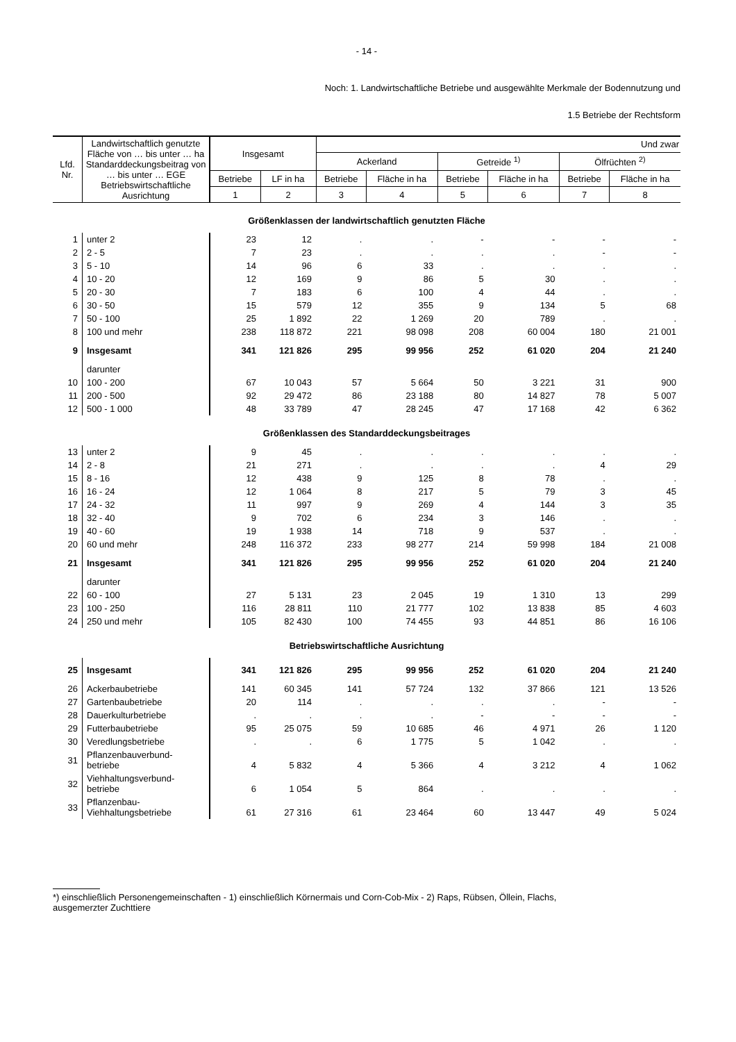- 14 -
Noch: 1. Landwirtschaftliche Betriebe und ausgewählte Merkmale der Bodennutzung und
1.5 Betriebe der Rechtsform
| Lfd. Nr. | Landwirtschaftlich genutzte Fläche von … bis unter … ha Standarddeckungsbeitrag von … bis unter … EGE Betriebswirtschaftliche Ausrichtung | Insgesamt | | Und zwar | | | | | |
| --- | --- | --- | --- | --- | --- | --- | --- | --- | --- |
| | | | | Ackerland | | Getreide <sup>1)</sup> | | Ölfrüchten <sup>2)</sup> | |
| | | Betriebe | LF in ha | Betriebe | Fläche in ha | Betriebe | Fläche in ha | Betriebe | Fläche in ha |
| | | 1 | 2 | 3 | 4 | 5 | 6 | 7 | 8 |
| Größenklassen der landwirtschaftlich genutzten Fläche | | | | | | | | | |
| 1 | unter 2 | 23 | 12 | . | . | - | - | - | - |
| 2 | 2 - 5 | 7 | 23 | . | . | . | . | - | - |
| 3 | 5 - 10 | 14 | 96 | 6 | 33 | . | . | . | . |
| 4 | 10 - 20 | 12 | 169 | 9 | 86 | 5 | 30 | . | . |
| 5 | 20 - 30 | 7 | 183 | 6 | 100 | 4 | 44 | . | . |
| 6 | 30 - 50 | 15 | 579 | 12 | 355 | 9 | 134 | 5 | 68 |
| 7 | 50 - 100 | 25 | 1 892 | 22 | 1 269 | 20 | 789 | . | . |
| 8 | 100 und mehr | 238 | 118 872 | 221 | 98 098 | 208 | 60 004 | 180 | 21 001 |
| 9 | Insgesamt | 341 | 121 826 | 295 | 99 956 | 252 | 61 020 | 204 | 21 240 |
| | darunter | | | | | | | | |
| 10 | 100 - 200 | 67 | 10 043 | 57 | 5 664 | 50 | 3 221 | 31 | 900 |
| 11 | 200 - 500 | 92 | 29 472 | 86 | 23 188 | 80 | 14 827 | 78 | 5 007 |
| 12 | 500 - 1 000 | 48 | 33 789 | 47 | 28 245 | 47 | 17 168 | 42 | 6 362 |
| Größenklassen des Standarddeckungsbeitrages | | | | | | | | | |
| 13 | unter 2 | 9 | 45 | . | . | . | . | . | . |
| 14 | 2 - 8 | 21 | 271 | . | . | . | . | 4 | 29 |
| 15 | 8 - 16 | 12 | 438 | 9 | 125 | 8 | 78 | . | . |
| 16 | 16 - 24 | 12 | 1 064 | 8 | 217 | 5 | 79 | 3 | 45 |
| 17 | 24 - 32 | 11 | 997 | 9 | 269 | 4 | 144 | 3 | 35 |
| 18 | 32 - 40 | 9 | 702 | 6 | 234 | 3 | 146 | . | . |
| 19 | 40 - 60 | 19 | 1 938 | 14 | 718 | 9 | 537 | . | . |
| 20 | 60 und mehr | 248 | 116 372 | 233 | 98 277 | 214 | 59 998 | 184 | 21 008 |
| 21 | Insgesamt | 341 | 121 826 | 295 | 99 956 | 252 | 61 020 | 204 | 21 240 |
| | darunter | | | | | | | | |
| 22 | 60 - 100 | 27 | 5 131 | 23 | 2 045 | 19 | 1 310 | 13 | 299 |
| 23 | 100 - 250 | 116 | 28 811 | 110 | 21 777 | 102 | 13 838 | 85 | 4 603 |
| 24 | 250 und mehr | 105 | 82 430 | 100 | 74 455 | 93 | 44 851 | 86 | 16 106 |
| Betriebswirtschaftliche Ausrichtung | | | | | | | | | |
| 25 | Insgesamt | 341 | 121 826 | 295 | 99 956 | 252 | 61 020 | 204 | 21 240 |
| 26 | Ackerbaubetriebe | 141 | 60 345 | 141 | 57 724 | 132 | 37 866 | 121 | 13 526 |
| 27 | Gartenbaubetriebe | 20 | 114 | . | . | . | . | - | - |
| 28 | Dauerkulturbetriebe | . | . | . | . | - | - | - | - |
| 29 | Futterbaubetriebe | 95 | 25 075 | 59 | 10 685 | 46 | 4 971 | 26 | 1 120 |
| 30 | Veredlungsbetriebe | . | . | 6 | 1 775 | 5 | 1 042 | . | . |
| 31 | Pflanzenbauverbund- betriebe | 4 | 5 832 | 4 | 5 366 | 4 | 3 212 | 4 | 1 062 |
| 32 | Viehhaltungsverbund- betriebe | 6 | 1 054 | 5 | 864 | . | . | . | . |
| 33 | Pflanzenbau- Viehhaltungsbetriebe | 61 | 27 316 | 61 | 23 464 | 60 | 13 447 | 49 | 5 024 |
*) einschließlich Personengemeinschaften - 1) einschließlich Körnermais und Corn-Cob-Mix - 2) Raps, Rübsen, Öllein, Flachs,
ausgemerzter Zuchttiere